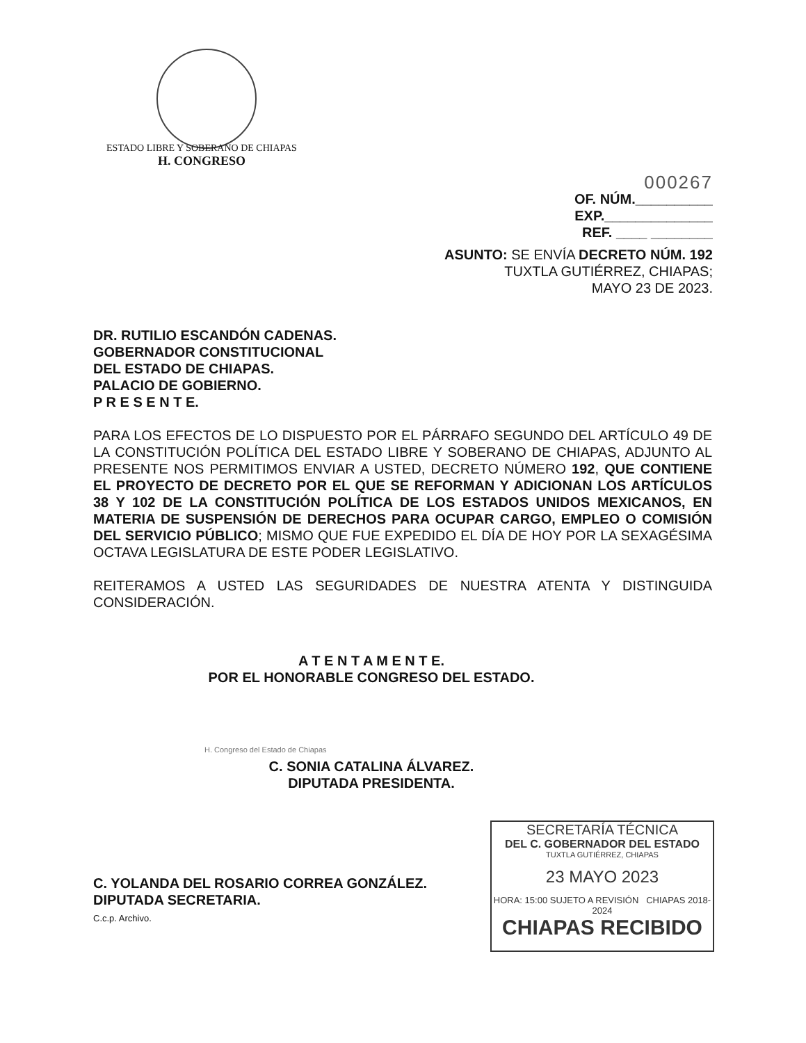ESTADO LIBRE Y SOBERANO DE CHIAPAS
H. CONGRESO
000267
OF. NÚM.__________
EXP.______________
REF. ____ ________
ASUNTO: SE ENVÍA DECRETO NÚM. 192
TUXTLA GUTIÉRREZ, CHIAPAS;
MAYO 23 DE 2023.
DR. RUTILIO ESCANDÓN CADENAS.
GOBERNADOR CONSTITUCIONAL
DEL ESTADO DE CHIAPAS.
PALACIO DE GOBIERNO.
P R E S E N T E.
PARA LOS EFECTOS DE LO DISPUESTO POR EL PÁRRAFO SEGUNDO DEL ARTÍCULO 49 DE LA CONSTITUCIÓN POLÍTICA DEL ESTADO LIBRE Y SOBERANO DE CHIAPAS, ADJUNTO AL PRESENTE NOS PERMITIMOS ENVIAR A USTED, DECRETO NÚMERO 192, QUE CONTIENE EL PROYECTO DE DECRETO POR EL QUE SE REFORMAN Y ADICIONAN LOS ARTÍCULOS 38 Y 102 DE LA CONSTITUCIÓN POLÍTICA DE LOS ESTADOS UNIDOS MEXICANOS, EN MATERIA DE SUSPENSIÓN DE DERECHOS PARA OCUPAR CARGO, EMPLEO O COMISIÓN DEL SERVICIO PÚBLICO; MISMO QUE FUE EXPEDIDO EL DÍA DE HOY POR LA SEXAGÉSIMA OCTAVA LEGISLATURA DE ESTE PODER LEGISLATIVO.
REITERAMOS A USTED LAS SEGURIDADES DE NUESTRA ATENTA Y DISTINGUIDA CONSIDERACIÓN.
A T E N T A M E N T E.
POR EL HONORABLE CONGRESO DEL ESTADO.
H. Congreso del Estado de Chiapas
C. SONIA CATALINA ÁLVAREZ.
DIPUTADA PRESIDENTA.
C. YOLANDA DEL ROSARIO CORREA GONZÁLEZ.
DIPUTADA SECRETARIA.
C.c.p. Archivo.
SECRETARÍA TÉCNICA
DEL C. GOBERNADOR DEL ESTADO
TUXTLA GUTIÉRREZ, CHIAPAS
23 MAYO 2023
HORA: 15:00 SUJETO A REVISIÓN CHIAPAS 2018-2024
CHIAPAS RECIBIDO